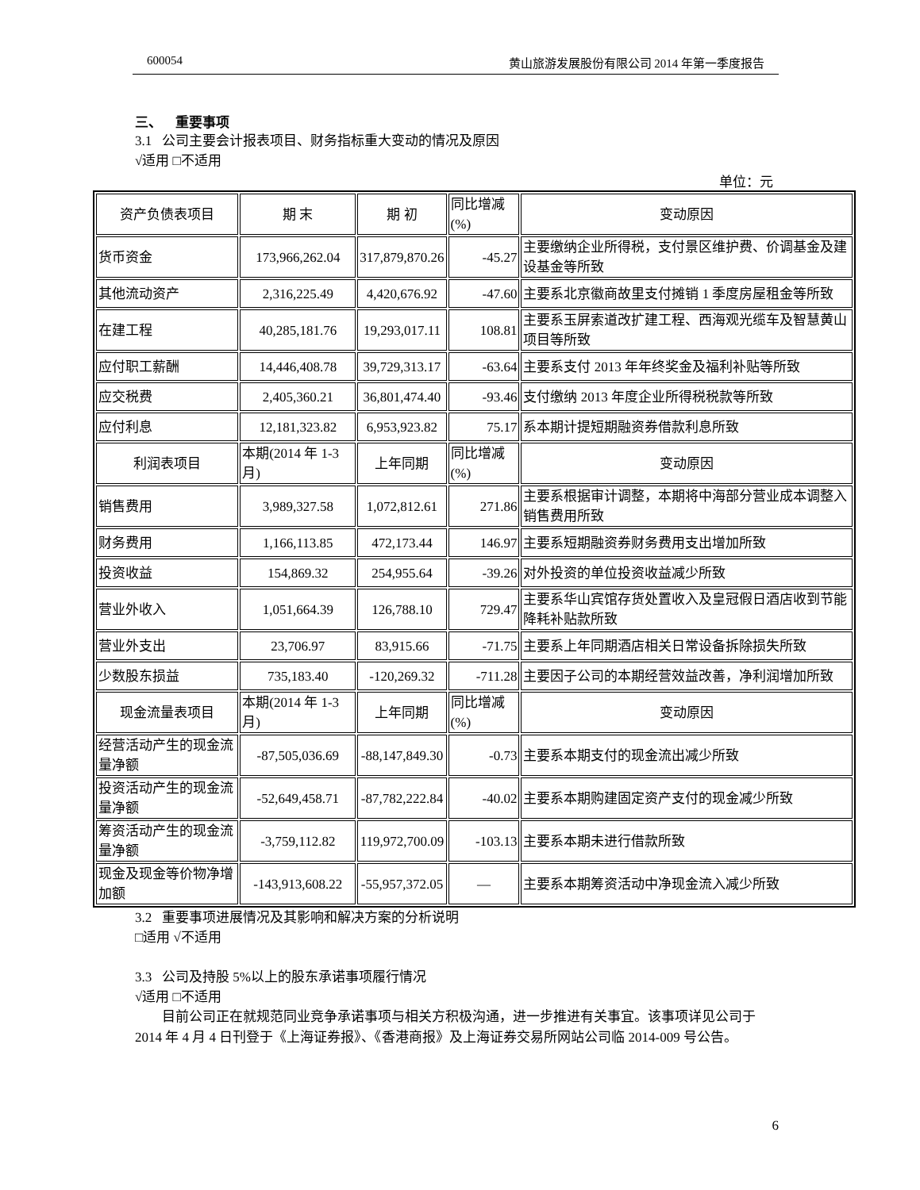600054 黄山旅游发展股份有限公司 2014 年第一季度报告
三、 重要事项
3.1 公司主要会计报表项目、财务指标重大变动的情况及原因
√适用 □不适用
单位：元
| 资产负债表项目 | 期 末 | 期 初 | 同比增减(%) | 变动原因 |
| 货币资金 | 173,966,262.04 | 317,879,870.26 | -45.27 | 主要缴纳企业所得税，支付景区维护费、价调基金及建设基金等所致 |
| 其他流动资产 | 2,316,225.49 | 4,420,676.92 | -47.60 | 主要系北京徽商故里支付摊销 1 季度房屋租金等所致 |
| 在建工程 | 40,285,181.76 | 19,293,017.11 | 108.81 | 主要系玉屏索道改扩建工程、西海观光缆车及智慧黄山项目等所致 |
| 应付职工薪酬 | 14,446,408.78 | 39,729,313.17 | -63.64 | 主要系支付 2013 年年终奖金及福利补贴等所致 |
| 应交税费 | 2,405,360.21 | 36,801,474.40 | -93.46 | 支付缴纳 2013 年度企业所得税税款等所致 |
| 应付利息 | 12,181,323.82 | 6,953,923.82 | 75.17 | 系本期计提短期融资券借款利息所致 |
| 利润表项目 | 本期(2014 年 1-3 月) | 上年同期 | 同比增减(%) | 变动原因 |
| 销售费用 | 3,989,327.58 | 1,072,812.61 | 271.86 | 主要系根据审计调整，本期将中海部分营业成本调整入销售费用所致 |
| 财务费用 | 1,166,113.85 | 472,173.44 | 146.97 | 主要系短期融资券财务费用支出增加所致 |
| 投资收益 | 154,869.32 | 254,955.64 | -39.26 | 对外投资的单位投资收益减少所致 |
| 营业外收入 | 1,051,664.39 | 126,788.10 | 729.47 | 主要系华山宾馆存货处置收入及皇冠假日酒店收到节能降耗补贴款所致 |
| 营业外支出 | 23,706.97 | 83,915.66 | -71.75 | 主要系上年同期酒店相关日常设备拆除损失所致 |
| 少数股东损益 | 735,183.40 | -120,269.32 | -711.28 | 主要因子公司的本期经营效益改善，净利润增加所致 |
| 现金流量表项目 | 本期(2014 年 1-3 月) | 上年同期 | 同比增减(%) | 变动原因 |
| 经营活动产生的现金流量净额 | -87,505,036.69 | -88,147,849.30 | -0.73 | 主要系本期支付的现金流出减少所致 |
| 投资活动产生的现金流量净额 | -52,649,458.71 | -87,782,222.84 | -40.02 | 主要系本期购建固定资产支付的现金减少所致 |
| 筹资活动产生的现金流量净额 | -3,759,112.82 | 119,972,700.09 | -103.13 | 主要系本期未进行借款所致 |
| 现金及现金等价物净增加额 | -143,913,608.22 | -55,957,372.05 | — | 主要系本期筹资活动中净现金流入减少所致 |
3.2 重要事项进展情况及其影响和解决方案的分析说明
□适用 √不适用
3.3 公司及持股 5%以上的股东承诺事项履行情况
√适用 □不适用
目前公司正在就规范同业竞争承诺事项与相关方积极沟通，进一步推进有关事宜。该事项详见公司于 2014 年 4 月 4 日刊登于《上海证券报》、《香港商报》及上海证券交易所网站公司临 2014-009 号公告。
6